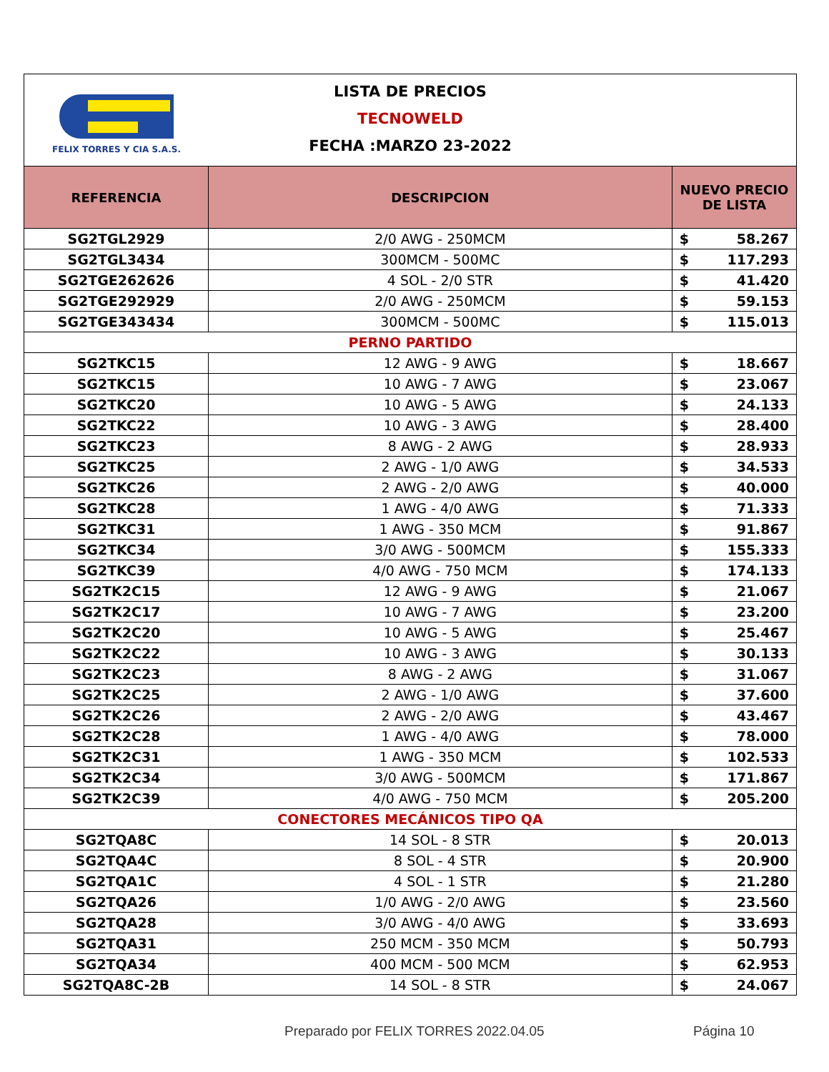FELIX TORRES Y CIA S.A.S.
LISTA DE PRECIOS
TECNOWELD
FECHA :MARZO 23-2022
| REFERENCIA | DESCRIPCION | NUEVO PRECIO DE LISTA | |
| --- | --- | --- | --- |
| SG2TGL2929 | 2/0 AWG - 250MCM | $ | 58.267 |
| SG2TGL3434 | 300MCM - 500MC | $ | 117.293 |
| SG2TGE262626 | 4 SOL - 2/0 STR | $ | 41.420 |
| SG2TGE292929 | 2/0 AWG - 250MCM | $ | 59.153 |
| SG2TGE343434 | 300MCM - 500MC | $ | 115.013 |
| PERNO PARTIDO | | | |
| SG2TKC15 | 12 AWG - 9 AWG | $ | 18.667 |
| SG2TKC15 | 10 AWG - 7 AWG | $ | 23.067 |
| SG2TKC20 | 10 AWG - 5 AWG | $ | 24.133 |
| SG2TKC22 | 10 AWG - 3 AWG | $ | 28.400 |
| SG2TKC23 | 8 AWG - 2 AWG | $ | 28.933 |
| SG2TKC25 | 2 AWG - 1/0 AWG | $ | 34.533 |
| SG2TKC26 | 2 AWG - 2/0 AWG | $ | 40.000 |
| SG2TKC28 | 1 AWG - 4/0 AWG | $ | 71.333 |
| SG2TKC31 | 1 AWG - 350 MCM | $ | 91.867 |
| SG2TKC34 | 3/0 AWG - 500MCM | $ | 155.333 |
| SG2TKC39 | 4/0 AWG - 750 MCM | $ | 174.133 |
| SG2TK2C15 | 12 AWG - 9 AWG | $ | 21.067 |
| SG2TK2C17 | 10 AWG - 7 AWG | $ | 23.200 |
| SG2TK2C20 | 10 AWG - 5 AWG | $ | 25.467 |
| SG2TK2C22 | 10 AWG - 3 AWG | $ | 30.133 |
| SG2TK2C23 | 8 AWG - 2 AWG | $ | 31.067 |
| SG2TK2C25 | 2 AWG - 1/0 AWG | $ | 37.600 |
| SG2TK2C26 | 2 AWG - 2/0 AWG | $ | 43.467 |
| SG2TK2C28 | 1 AWG - 4/0 AWG | $ | 78.000 |
| SG2TK2C31 | 1 AWG - 350 MCM | $ | 102.533 |
| SG2TK2C34 | 3/0 AWG - 500MCM | $ | 171.867 |
| SG2TK2C39 | 4/0 AWG - 750 MCM | $ | 205.200 |
| CONECTORES MECÁNICOS TIPO QA | | | |
| SG2TQA8C | 14 SOL - 8 STR | $ | 20.013 |
| SG2TQA4C | 8 SOL - 4 STR | $ | 20.900 |
| SG2TQA1C | 4 SOL - 1 STR | $ | 21.280 |
| SG2TQA26 | 1/0 AWG - 2/0 AWG | $ | 23.560 |
| SG2TQA28 | 3/0 AWG - 4/0 AWG | $ | 33.693 |
| SG2TQA31 | 250 MCM - 350 MCM | $ | 50.793 |
| SG2TQA34 | 400 MCM - 500 MCM | $ | 62.953 |
| SG2TQA8C-2B | 14 SOL - 8 STR | $ | 24.067 |
Preparado por FELIX TORRES 2022.04.05
Página 10